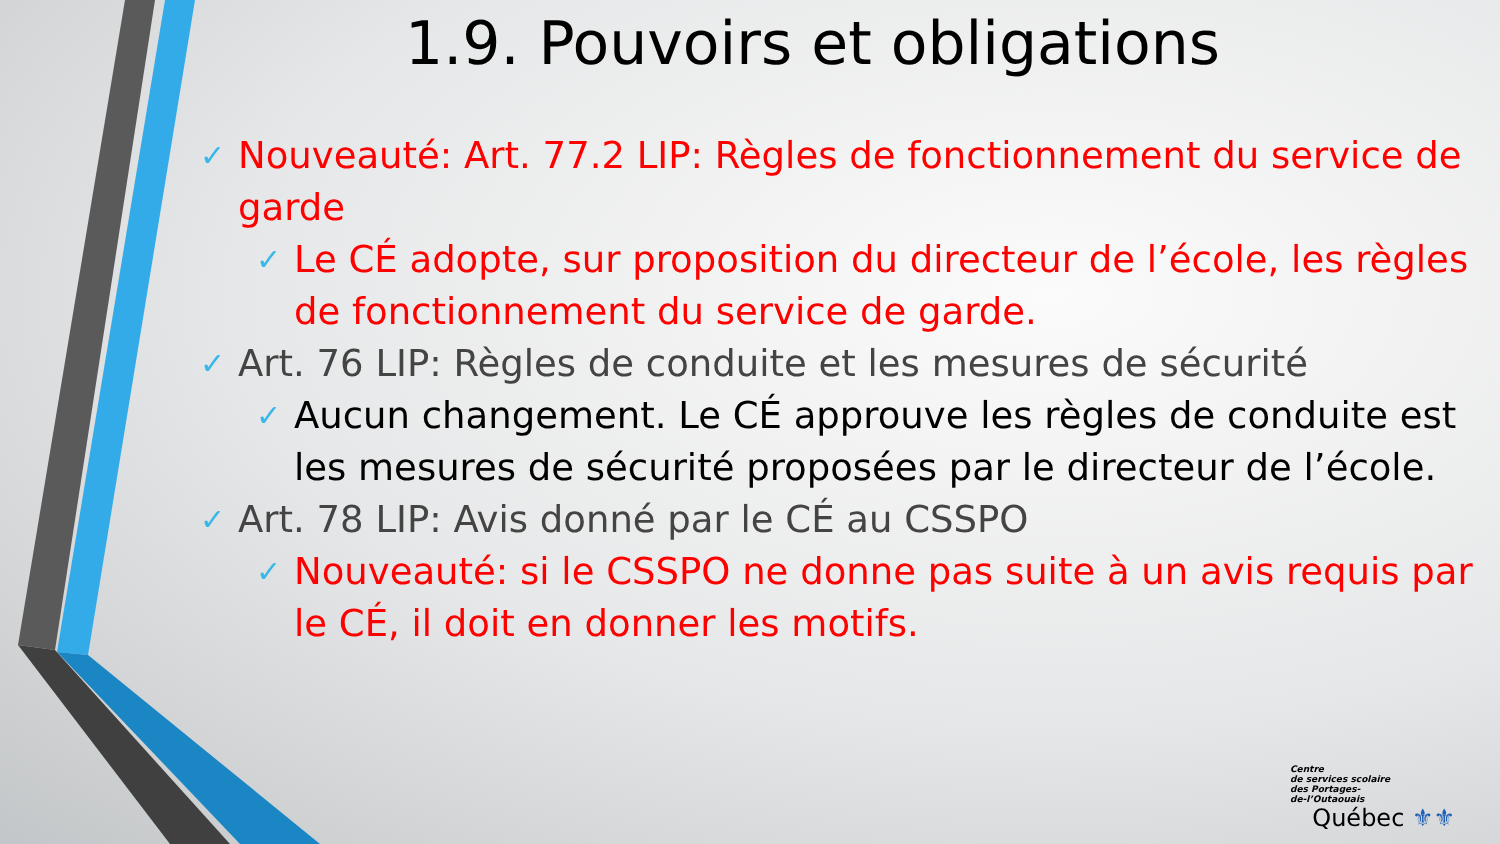1.9. Pouvoirs et obligations
✓ Nouveauté: Art. 77.2 LIP: Règles de fonctionnement du service de garde
✓ Le CÉ adopte, sur proposition du directeur de l’école, les règles de fonctionnement du service de garde.
✓ Art. 76 LIP: Règles de conduite et les mesures de sécurité
✓ Aucun changement. Le CÉ approuve les règles de conduite est les mesures de sécurité proposées par le directeur de l’école.
✓ Art. 78 LIP: Avis donné par le CÉ au CSSPO
✓ Nouveauté: si le CSSPO ne donne pas suite à un avis requis par le CÉ, il doit en donner les motifs.
Centre
de services scolaire
des Portages-
de-l’Outaouais
Québec ⚜⚜